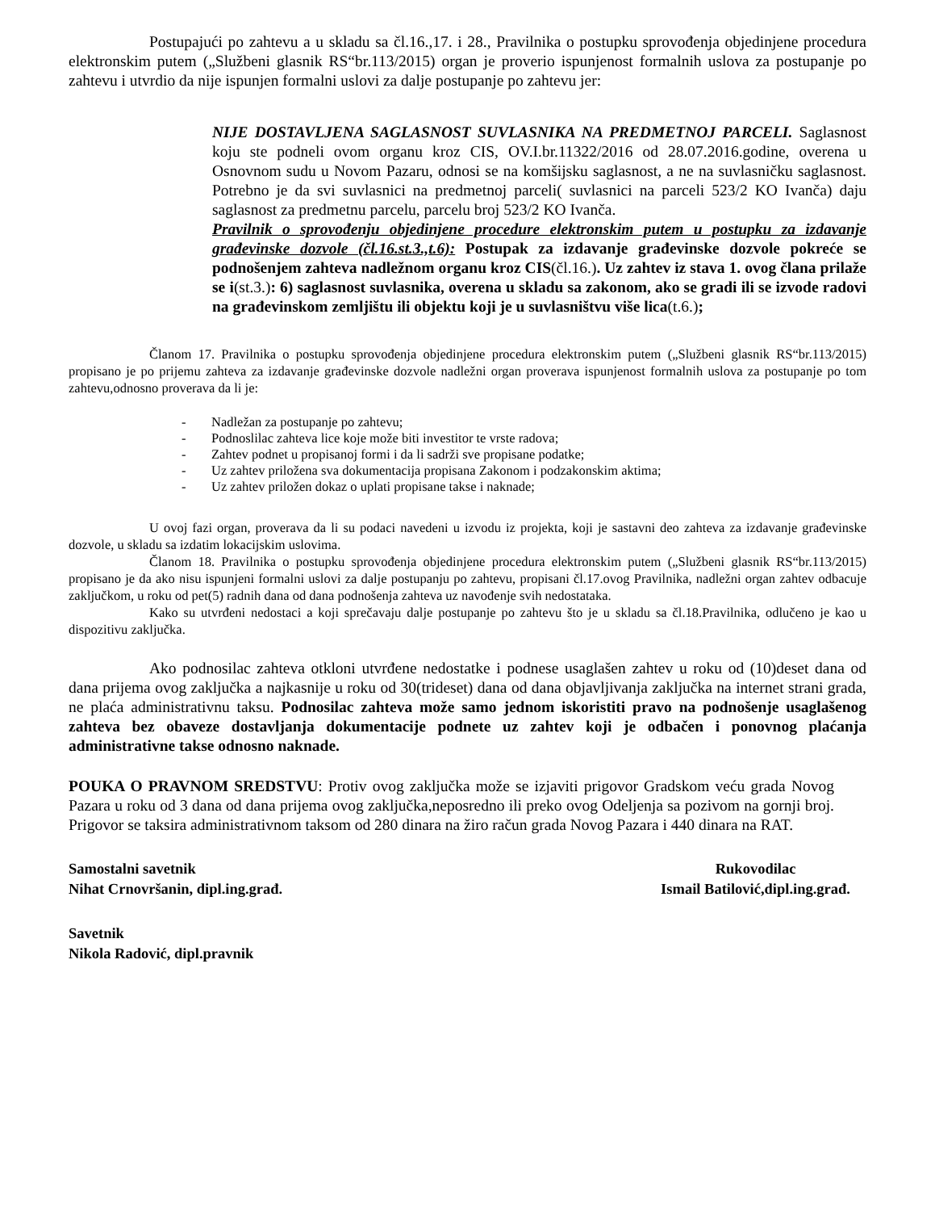Postupajući po zahtevu a u skladu sa čl.16.,17. i 28., Pravilnika o postupku sprovođenja objedinjene procedura elektronskim putem („Službeni glasnik RS“br.113/2015) organ je proverio ispunjenost formalnih uslova za postupanje po zahtevu i utvrdio da nije ispunjen formalni uslovi za dalje postupanje po zahtevu jer:
NIJE DOSTAVLJENA SAGLASNOST SUVLASNIKA NA PREDMETNOJ PARCELI. Saglasnost koju ste podneli ovom organu kroz CIS, OV.I.br.11322/2016 od 28.07.2016.godine, overena u Osnovnom sudu u Novom Pazaru, odnosi se na komšijsku saglasnost, a ne na suvlasničku saglasnost. Potrebno je da svi suvlasnici na predmetnoj parceli( suvlasnici na parceli 523/2 KO Ivanča) daju saglasnost za predmetnu parcelu, parcelu broj 523/2 KO Ivanča.
Pravilnik o sprovođenju objedinjene procedure elektronskim putem u postupku za izdavanje građevinske dozvole (čl.16.st.3.,t.6): Postupak za izdavanje građevinske dozvole pokreće se podnošenjem zahteva nadležnom organu kroz CIS(čl.16.). Uz zahtev iz stava 1. ovog člana prilaže se i(st.3.): 6) saglasnost suvlasnika, overena u skladu sa zakonom, ako se gradi ili se izvode radovi na građevinskom zemljištu ili objektu koji je u suvlasništvu više lica(t.6.);
Članom 17. Pravilnika o postupku sprovođenja objedinjene procedura elektronskim putem („Službeni glasnik RS“br.113/2015) propisano je po prijemu zahteva za izdavanje građevinske dozvole nadležni organ proverava ispunjenost formalnih uslova za postupanje po tom zahtevu,odnosno proverava da li je:
- Nadležan za postupanje po zahtevu;
- Podnoslilac zahteva lice koje može biti investitor te vrste radova;
- Zahtev podnet u propisanoj formi i da li sadrži sve propisane podatke;
- Uz zahtev priložena sva dokumentacija propisana Zakonom i podzakonskim aktima;
- Uz zahtev priložen dokaz o uplati propisane takse i naknade;
U ovoj fazi organ, proverava da li su podaci navedeni u izvodu iz projekta, koji je sastavni deo zahteva za izdavanje građevinske dozvole, u skladu sa izdatim lokacijskim uslovima.
Članom 18. Pravilnika o postupku sprovođenja objedinjene procedura elektronskim putem („Službeni glasnik RS“br.113/2015) propisano je da ako nisu ispunjeni formalni uslovi za dalje postupanju po zahtevu, propisani čl.17.ovog Pravilnika, nadležni organ zahtev odbacuje zaključkom, u roku od pet(5) radnih dana od dana podnošenja zahteva uz navođenje svih nedostataka.
Kako su utvrđeni nedostaci a koji sprečavaju dalje postupanje po zahtevu što je u skladu sa čl.18.Pravilnika, odlučeno je kao u dispozitivu zaključka.
Ako podnosilac zahteva otkloni utvrđene nedostatke i podnese usaglašen zahtev u roku od (10)deset dana od dana prijema ovog zaključka a najkasnije u roku od 30(trideset) dana od dana objavljivanja zaključka na internet strani grada, ne plaća administrativnu taksu. Podnosilac zahteva može samo jednom iskoristiti pravo na podnošenje usaglašenog zahteva bez obaveze dostavljanja dokumentacije podnete uz zahtev koji je odbačen i ponovnog plaćanja administrativne takse odnosno naknade.
POUKA O PRAVNOM SREDSTVU: Protiv ovog zaključka može se izjaviti prigovor Gradskom veću grada Novog Pazara u roku od 3 dana od dana prijema ovog zaključka,neposredno ili preko ovog Odeljenja sa pozivom na gornji broj. Prigovor se taksira administrativnom taksom od 280 dinara na žiro račun grada Novog Pazara i 440 dinara na RAT.
Samostalni savetnik
Nihat Crnovršanin, dipl.ing.građ.
Rukovodilac
Ismail Batilović,dipl.ing.građ.
Savetnik
Nikola Radović, dipl.pravnik